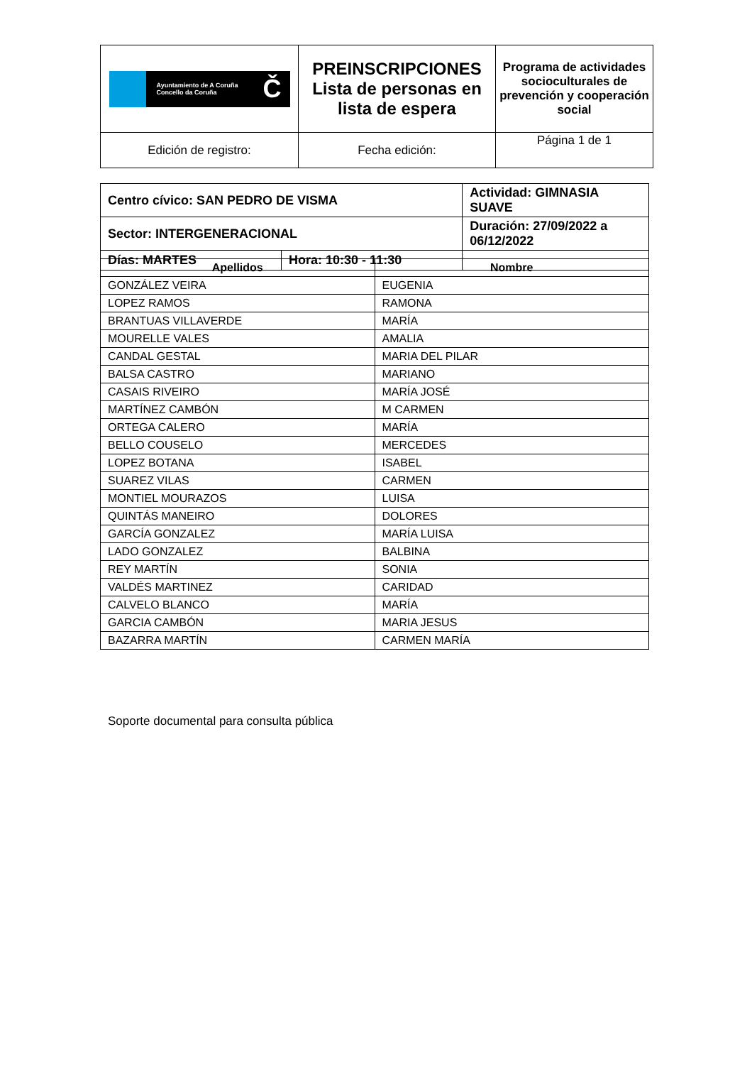| Ayuntamiento de A Coruña Concello da Coruña Č | PREINSCRIPCIONES Lista de personas en lista de espera | Programa de actividades socioculturales de prevención y cooperación social |
| Edición de registro: | Fecha edición: | Página 1 de 1 |
| Centro cívico: SAN PEDRO DE VISMA | | Actividad: GIMNASIA SUAVE | |
| Sector: INTERGENERACIONAL | | Duración: 27/09/2022 a 06/12/2022 | |
| Días: MARTES | Hora: 10:30 - 11:30 | | |
| Apellidos | Nombre |
| --- | --- |
| GONZÁLEZ VEIRA | EUGENIA |
| LOPEZ RAMOS | RAMONA |
| BRANTUAS VILLAVERDE | MARÍA |
| MOURELLE VALES | AMALIA |
| CANDAL GESTAL | MARIA DEL PILAR |
| BALSA CASTRO | MARIANO |
| CASAIS RIVEIRO | MARÍA JOSÉ |
| MARTÍNEZ CAMBÓN | M CARMEN |
| ORTEGA CALERO | MARÍA |
| BELLO COUSELO | MERCEDES |
| LOPEZ BOTANA | ISABEL |
| SUAREZ VILAS | CARMEN |
| MONTIEL MOURAZOS | LUISA |
| QUINTÁS MANEIRO | DOLORES |
| GARCÍA GONZALEZ | MARÍA LUISA |
| LADO GONZALEZ | BALBINA |
| REY MARTÍN | SONIA |
| VALDÉS MARTINEZ | CARIDAD |
| CALVELO BLANCO | MARÍA |
| GARCIA CAMBÓN | MARIA JESUS |
| BAZARRA MARTÍN | CARMEN MARÍA |
Soporte documental para consulta pública